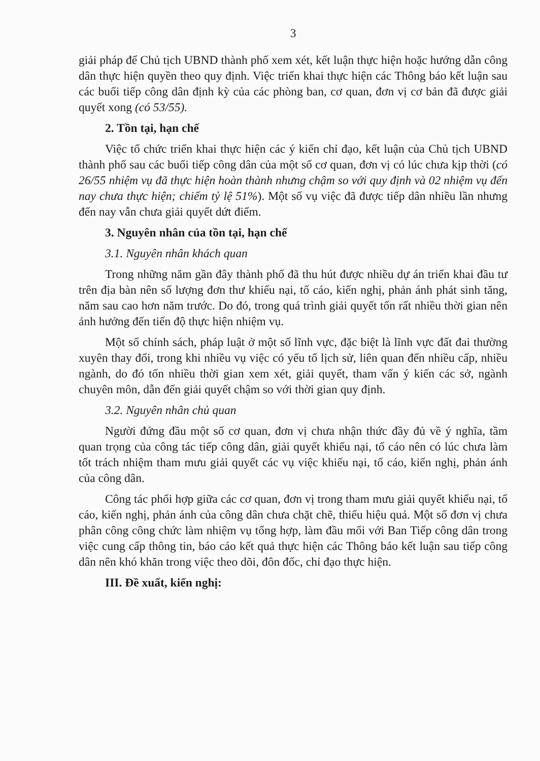3
giải pháp để Chủ tịch UBND thành phố xem xét, kết luận thực hiện hoặc hướng dẫn công dân thực hiện quyền theo quy định. Việc triển khai thực hiện các Thông báo kết luận sau các buổi tiếp công dân định kỳ của các phòng ban, cơ quan, đơn vị cơ bản đã được giải quyết xong (có 53/55).
2. Tồn tại, hạn chế
Việc tổ chức triển khai thực hiện các ý kiến chỉ đạo, kết luận của Chủ tịch UBND thành phố sau các buổi tiếp công dân của một số cơ quan, đơn vị có lúc chưa kịp thời (có 26/55 nhiệm vụ đã thực hiện hoàn thành nhưng chậm so với quy định và 02 nhiệm vụ đến nay chưa thực hiện; chiếm tỷ lệ 51%). Một số vụ việc đã được tiếp dân nhiều lần nhưng đến nay vẫn chưa giải quyết dứt điểm.
3. Nguyên nhân của tồn tại, hạn chế
3.1. Nguyên nhân khách quan
Trong những năm gần đây thành phố đã thu hút được nhiều dự án triển khai đầu tư trên địa bàn nên số lượng đơn thư khiếu nại, tố cáo, kiến nghị, phản ánh phát sinh tăng, năm sau cao hơn năm trước. Do đó, trong quá trình giải quyết tốn rất nhiều thời gian nên ảnh hưởng đến tiến độ thực hiện nhiệm vụ.
Một số chính sách, pháp luật ở một số lĩnh vực, đặc biệt là lĩnh vực đất đai thường xuyên thay đổi, trong khi nhiều vụ việc có yếu tố lịch sử, liên quan đến nhiều cấp, nhiều ngành, do đó tốn nhiều thời gian xem xét, giải quyết, tham vấn ý kiến các sở, ngành chuyên môn, dẫn đến giải quyết chậm so với thời gian quy định.
3.2. Nguyên nhân chủ quan
Người đứng đầu một số cơ quan, đơn vị chưa nhận thức đầy đủ về ý nghĩa, tầm quan trọng của công tác tiếp công dân, giải quyết khiếu nại, tố cáo nên có lúc chưa làm tốt trách nhiệm tham mưu giải quyết các vụ việc khiếu nại, tố cáo, kiến nghị, phản ánh của công dân.
Công tác phối hợp giữa các cơ quan, đơn vị trong tham mưu giải quyết khiếu nại, tố cáo, kiến nghị, phản ánh của công dân chưa chặt chẽ, thiếu hiệu quả. Một số đơn vị chưa phân công công chức làm nhiệm vụ tổng hợp, làm đầu mối với Ban Tiếp công dân trong việc cung cấp thông tin, báo cáo kết quả thực hiện các Thông báo kết luận sau tiếp công dân nên khó khăn trong việc theo dõi, đôn đốc, chỉ đạo thực hiện.
III. Đề xuất, kiến nghị: